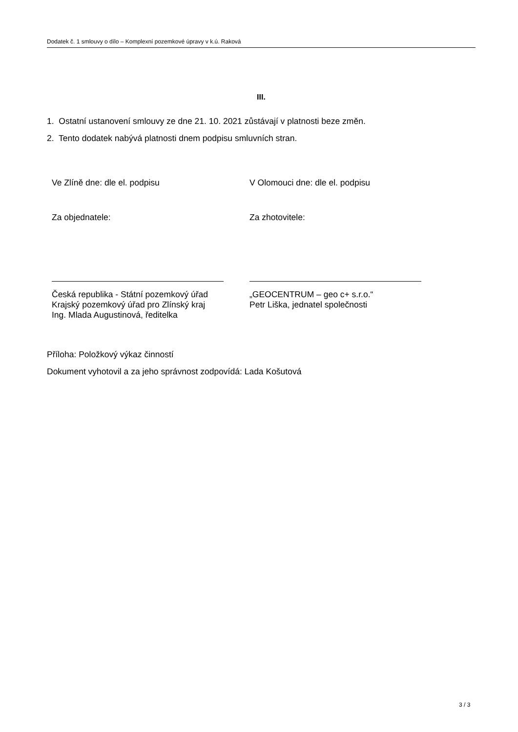Dodatek č. 1 smlouvy o dílo – Komplexní pozemkové úpravy v k.ú. Raková
III.
1. Ostatní ustanovení smlouvy ze dne 21. 10. 2021 zůstávají v platnosti beze změn.
2. Tento dodatek nabývá platnosti dnem podpisu smluvních stran.
Ve Zlíně dne: dle el. podpisu V Olomouci dne: dle el. podpisu
Za objednatele: Za zhotovitele:
Česká republika - Státní pozemkový úřad
Krajský pozemkový úřad pro Zlínský kraj
Ing. Mlada Augustinová, ředitelka
„GEOCENTRUM – geo c+ s.r.o.“
Petr Liška, jednatel společnosti
Příloha: Položkový výkaz činností
Dokument vyhotovil a za jeho správnost zodpovídá: Lada Košutová
3 / 3